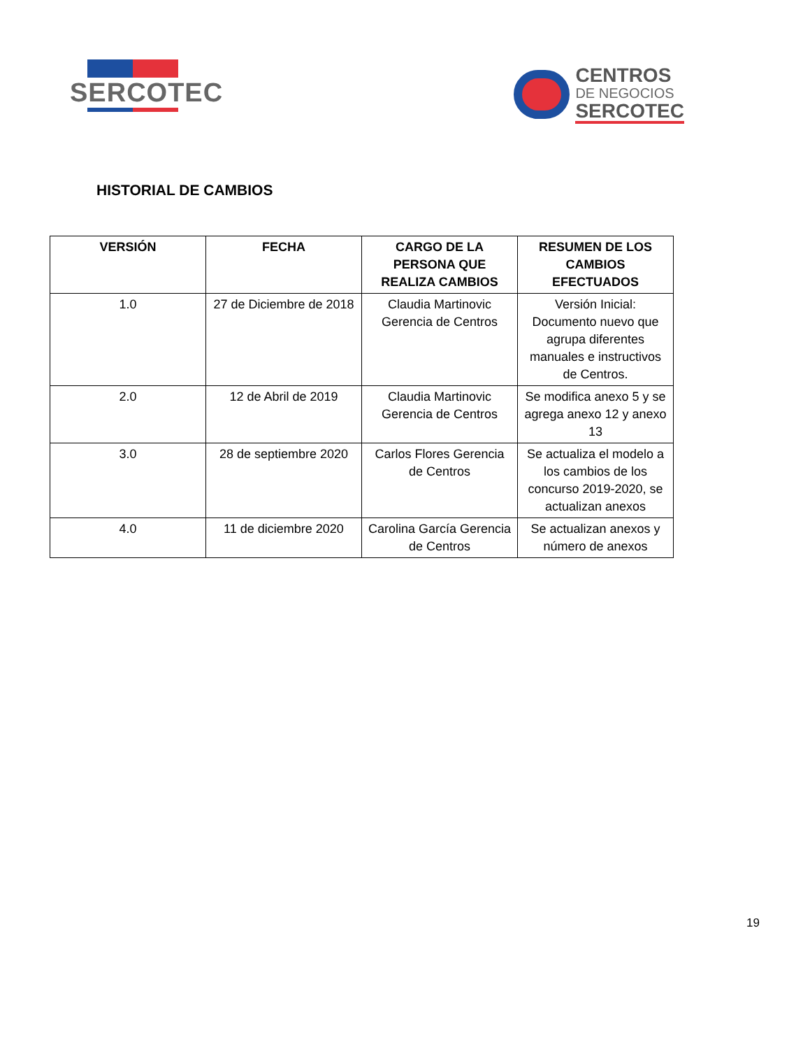SERCOTEC
CENTROS
DE NEGOCIOS
SERCOTEC
HISTORIAL DE CAMBIOS
| VERSIÓN | FECHA | CARGO DE LA PERSONA QUE REALIZA CAMBIOS | RESUMEN DE LOS CAMBIOS EFECTUADOS |
| --- | --- | --- | --- |
| 1.0 | 27 de Diciembre de 2018 | Claudia Martinovic Gerencia de Centros | Versión Inicial: Documento nuevo que agrupa diferentes manuales e instructivos de Centros. |
| 2.0 | 12 de Abril de 2019 | Claudia Martinovic Gerencia de Centros | Se modifica anexo 5 y se agrega anexo 12 y anexo 13 |
| 3.0 | 28 de septiembre 2020 | Carlos Flores Gerencia de Centros | Se actualiza el modelo a los cambios de los concurso 2019-2020, se actualizan anexos |
| 4.0 | 11 de diciembre 2020 | Carolina García Gerencia de Centros | Se actualizan anexos y número de anexos |
19